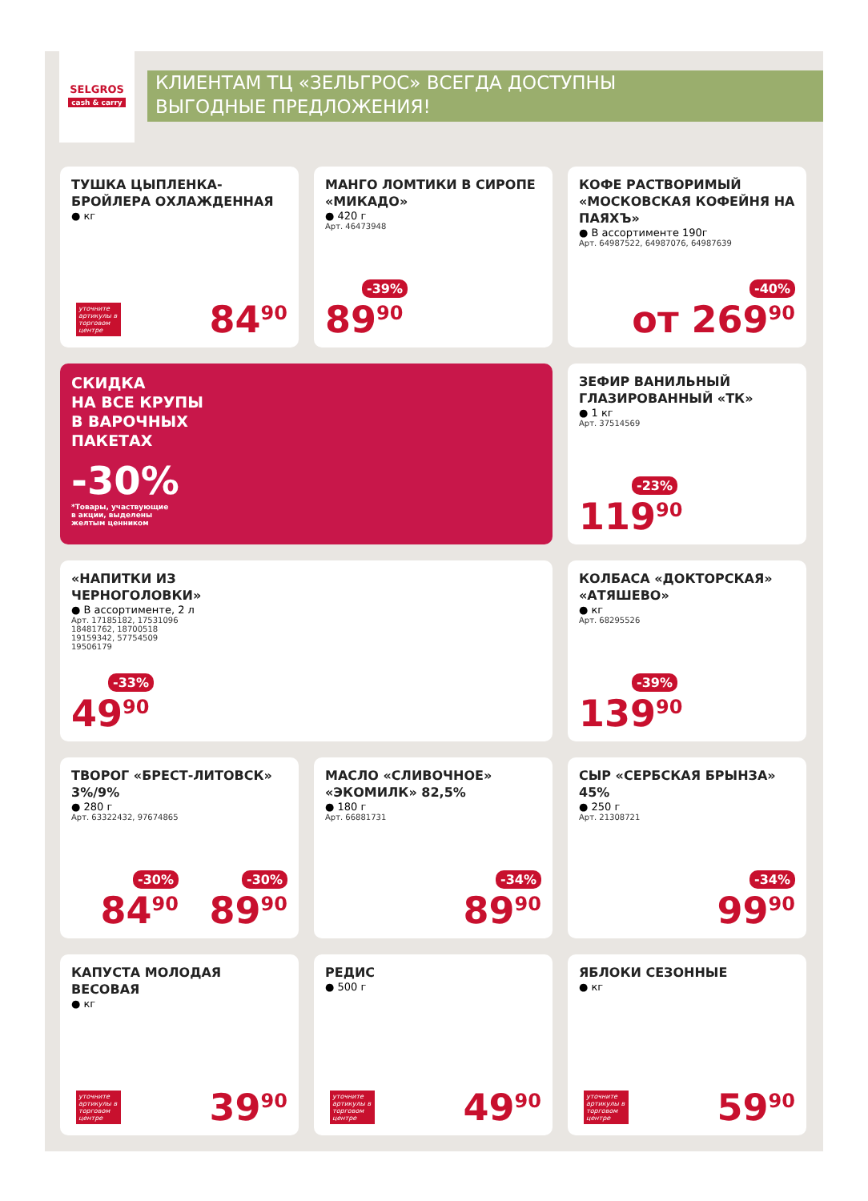SELGROS
cash & carry
КЛИЕНТАМ ТЦ «ЗЕЛЬГРОС» ВСЕГДА ДОСТУПНЫ
ВЫГОДНЫЕ ПРЕДЛОЖЕНИЯ!
ТУШКА ЦЫПЛЕНКА-БРОЙЛЕРА ОХЛАЖДЕННАЯ
● кг
уточните артикулы в торговом центре
84<sup>90</sup>
МАНГО ЛОМТИКИ В СИРОПЕ «МИКАДО»
● 420 г
Арт. 46473948
-39%
89<sup>90</sup>
КОФЕ РАСТВОРИМЫЙ «МОСКОВСКАЯ КОФЕЙНЯ НА ПАЯХЪ»
● В ассортименте 190г
Арт. 64987522, 64987076, 64987639
-40%
от 269<sup>90</sup>
СКИДКА
НА ВСЕ КРУПЫ
В ВАРОЧНЫХ
ПАКЕТАХ
-30%
*Товары, участвующие
в акции, выделены
желтым ценником
ЗЕФИР ВАНИЛЬНЫЙ ГЛАЗИРОВАННЫЙ «ТК»
● 1 кг
Арт. 37514569
-23%
119<sup>90</sup>
«НАПИТКИ ИЗ
ЧЕРНОГОЛОВКИ»
● В ассортименте, 2 л
Арт. 17185182, 17531096
18481762, 18700518
19159342, 57754509
19506179
-33%
49<sup>90</sup>
КОЛБАСА «ДОКТОРСКАЯ» «АТЯШЕВО»
● кг
Арт. 68295526
-39%
139<sup>90</sup>
ТВОРОГ «БРЕСТ-ЛИТОВСК» 3%/9%
● 280 г
Арт. 63322432, 97674865
-30% -30%
84<sup>90</sup> 89<sup>90</sup>
МАСЛО «СЛИВОЧНОЕ» «ЭКОМИЛК» 82,5%
● 180 г
Арт. 66881731
-34%
89<sup>90</sup>
СЫР «СЕРБСКАЯ БРЫНЗА» 45%
● 250 г
Арт. 21308721
-34%
99<sup>90</sup>
КАПУСТА МОЛОДАЯ ВЕСОВАЯ
● кг
уточните артикулы в торговом центре
39<sup>90</sup>
РЕДИС
● 500 г
уточните артикулы в торговом центре
49<sup>90</sup>
ЯБЛОКИ СЕЗОННЫЕ
● кг
уточните артикулы в торговом центре
59<sup>90</sup>